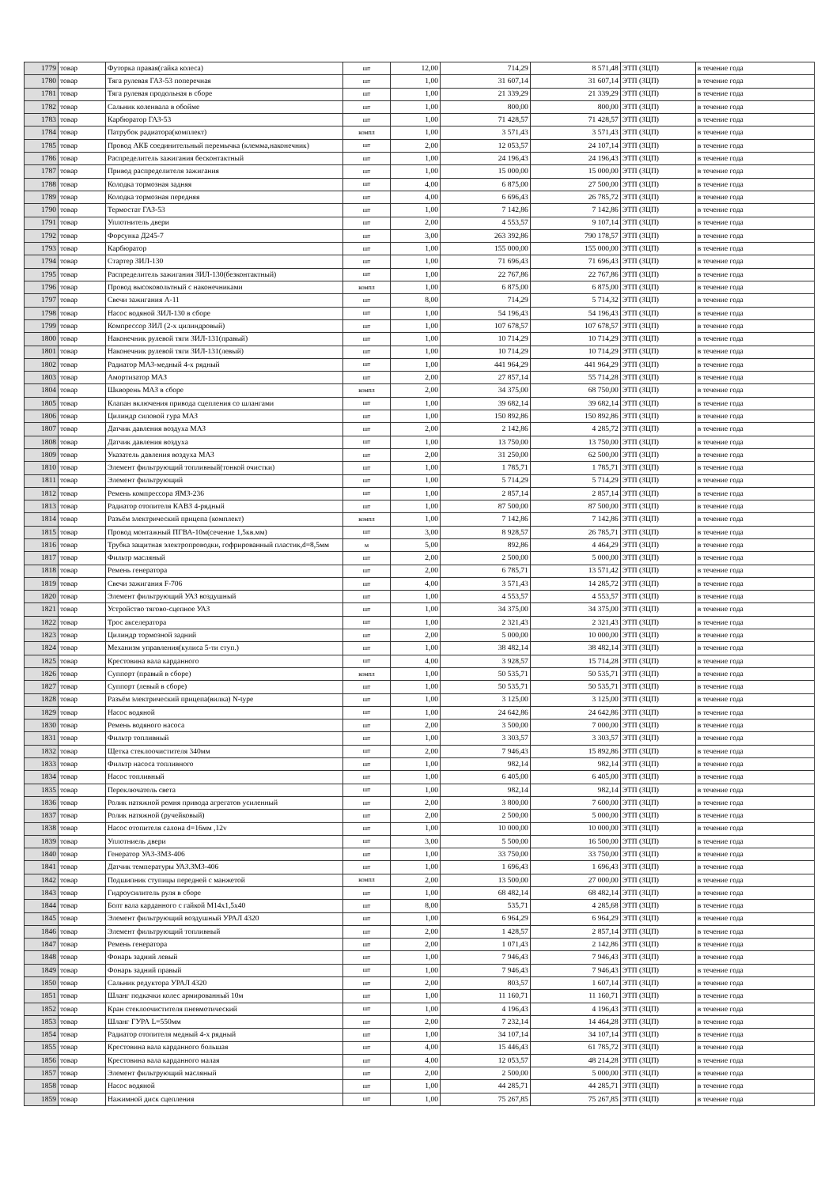| 1779 | товар | Футорка правая(гайка колеса) | шт | 12,00 | 714,29 | 8 571,48 | ЭТП (ЗЦП) | в течение года |
| 1780 | товар | Тяга рулевая ГАЗ-53 поперечная | шт | 1,00 | 31 607,14 | 31 607,14 | ЭТП (ЗЦП) | в течение года |
| 1781 | товар | Тяга рулевая продольная в сборе | шт | 1,00 | 21 339,29 | 21 339,29 | ЭТП (ЗЦП) | в течение года |
| 1782 | товар | Сальник коленвала в обойме | шт | 1,00 | 800,00 | 800,00 | ЭТП (ЗЦП) | в течение года |
| 1783 | товар | Карбюратор ГАЗ-53 | шт | 1,00 | 71 428,57 | 71 428,57 | ЭТП (ЗЦП) | в течение года |
| 1784 | товар | Патрубок радиатора(комплект) | компл | 1,00 | 3 571,43 | 3 571,43 | ЭТП (ЗЦП) | в течение года |
| 1785 | товар | Провод АКБ соединительный перемычка (клемма,наконечник) | шт | 2,00 | 12 053,57 | 24 107,14 | ЭТП (ЗЦП) | в течение года |
| 1786 | товар | Распределитель зажигания бесконтактный | шт | 1,00 | 24 196,43 | 24 196,43 | ЭТП (ЗЦП) | в течение года |
| 1787 | товар | Привод распределителя зажигания | шт | 1,00 | 15 000,00 | 15 000,00 | ЭТП (ЗЦП) | в течение года |
| 1788 | товар | Колодка тормозная задняя | шт | 4,00 | 6 875,00 | 27 500,00 | ЭТП (ЗЦП) | в течение года |
| 1789 | товар | Колодка тормозная передняя | шт | 4,00 | 6 696,43 | 26 785,72 | ЭТП (ЗЦП) | в течение года |
| 1790 | товар | Термостат ГАЗ-53 | шт | 1,00 | 7 142,86 | 7 142,86 | ЭТП (ЗЦП) | в течение года |
| 1791 | товар | Уплотнитель двери | шт | 2,00 | 4 553,57 | 9 107,14 | ЭТП (ЗЦП) | в течение года |
| 1792 | товар | Форсунка Д245-7 | шт | 3,00 | 263 392,86 | 790 178,57 | ЭТП (ЗЦП) | в течение года |
| 1793 | товар | Карбюратор | шт | 1,00 | 155 000,00 | 155 000,00 | ЭТП (ЗЦП) | в течение года |
| 1794 | товар | Стартер ЗИЛ-130 | шт | 1,00 | 71 696,43 | 71 696,43 | ЭТП (ЗЦП) | в течение года |
| 1795 | товар | Распределитель зажигания ЗИЛ-130(безконтактный) | шт | 1,00 | 22 767,86 | 22 767,86 | ЭТП (ЗЦП) | в течение года |
| 1796 | товар | Провод высоковольтный с наконечниками | компл | 1,00 | 6 875,00 | 6 875,00 | ЭТП (ЗЦП) | в течение года |
| 1797 | товар | Свечи зажигания А-11 | шт | 8,00 | 714,29 | 5 714,32 | ЭТП (ЗЦП) | в течение года |
| 1798 | товар | Насос водяной ЗИЛ-130 в сборе | шт | 1,00 | 54 196,43 | 54 196,43 | ЭТП (ЗЦП) | в течение года |
| 1799 | товар | Компрессор ЗИЛ (2-х цилиндровый) | шт | 1,00 | 107 678,57 | 107 678,57 | ЭТП (ЗЦП) | в течение года |
| 1800 | товар | Наконечник рулевой тяги ЗИЛ-131(правый) | шт | 1,00 | 10 714,29 | 10 714,29 | ЭТП (ЗЦП) | в течение года |
| 1801 | товар | Наконечник рулевой тяги ЗИЛ-131(левый) | шт | 1,00 | 10 714,29 | 10 714,29 | ЭТП (ЗЦП) | в течение года |
| 1802 | товар | Радиатор МАЗ-медный 4-х рядный | шт | 1,00 | 441 964,29 | 441 964,29 | ЭТП (ЗЦП) | в течение года |
| 1803 | товар | Амортизатор МАЗ | шт | 2,00 | 27 857,14 | 55 714,28 | ЭТП (ЗЦП) | в течение года |
| 1804 | товар | Шкворень МАЗ в сборе | компл | 2,00 | 34 375,00 | 68 750,00 | ЭТП (ЗЦП) | в течение года |
| 1805 | товар | Клапан включения привода сцепления со шлангами | шт | 1,00 | 39 682,14 | 39 682,14 | ЭТП (ЗЦП) | в течение года |
| 1806 | товар | Цилиндр силовой гура МАЗ | шт | 1,00 | 150 892,86 | 150 892,86 | ЭТП (ЗЦП) | в течение года |
| 1807 | товар | Датчик давления воздуха МАЗ | шт | 2,00 | 2 142,86 | 4 285,72 | ЭТП (ЗЦП) | в течение года |
| 1808 | товар | Датчик давления воздуха | шт | 1,00 | 13 750,00 | 13 750,00 | ЭТП (ЗЦП) | в течение года |
| 1809 | товар | Указатель давления воздуха МАЗ | шт | 2,00 | 31 250,00 | 62 500,00 | ЭТП (ЗЦП) | в течение года |
| 1810 | товар | Элемент фильтрующий топливный(тонкой очистки) | шт | 1,00 | 1 785,71 | 1 785,71 | ЭТП (ЗЦП) | в течение года |
| 1811 | товар | Элемент фильтрующий | шт | 1,00 | 5 714,29 | 5 714,29 | ЭТП (ЗЦП) | в течение года |
| 1812 | товар | Ремень компрессора ЯМЗ-236 | шт | 1,00 | 2 857,14 | 2 857,14 | ЭТП (ЗЦП) | в течение года |
| 1813 | товар | Радиатор отопителя КАВЗ 4-рядный | шт | 1,00 | 87 500,00 | 87 500,00 | ЭТП (ЗЦП) | в течение года |
| 1814 | товар | Разъём электрический прицепа (комплект) | компл | 1,00 | 7 142,86 | 7 142,86 | ЭТП (ЗЦП) | в течение года |
| 1815 | товар | Провод монтажный ПГВА-10м(сечение 1,5кв.мм) | шт | 3,00 | 8 928,57 | 26 785,71 | ЭТП (ЗЦП) | в течение года |
| 1816 | товар | Трубка защитная электропроводки, гофрированный пластик,d=8,5мм | м | 5,00 | 892,86 | 4 464,29 | ЭТП (ЗЦП) | в течение года |
| 1817 | товар | Фильтр масляный | шт | 2,00 | 2 500,00 | 5 000,00 | ЭТП (ЗЦП) | в течение года |
| 1818 | товар | Ремень генератора | шт | 2,00 | 6 785,71 | 13 571,42 | ЭТП (ЗЦП) | в течение года |
| 1819 | товар | Свечи зажигания F-706 | шт | 4,00 | 3 571,43 | 14 285,72 | ЭТП (ЗЦП) | в течение года |
| 1820 | товар | Элемент фильтрующий УАЗ воздушный | шт | 1,00 | 4 553,57 | 4 553,57 | ЭТП (ЗЦП) | в течение года |
| 1821 | товар | Устройство тягово-сцепное УАЗ | шт | 1,00 | 34 375,00 | 34 375,00 | ЭТП (ЗЦП) | в течение года |
| 1822 | товар | Трос акселератора | шт | 1,00 | 2 321,43 | 2 321,43 | ЭТП (ЗЦП) | в течение года |
| 1823 | товар | Цилиндр тормозной задний | шт | 2,00 | 5 000,00 | 10 000,00 | ЭТП (ЗЦП) | в течение года |
| 1824 | товар | Механизм управления(кулиса 5-ти ступ.) | шт | 1,00 | 38 482,14 | 38 482,14 | ЭТП (ЗЦП) | в течение года |
| 1825 | товар | Крестовина вала карданного | шт | 4,00 | 3 928,57 | 15 714,28 | ЭТП (ЗЦП) | в течение года |
| 1826 | товар | Суппорт (правый в сборе) | компл | 1,00 | 50 535,71 | 50 535,71 | ЭТП (ЗЦП) | в течение года |
| 1827 | товар | Суппорт (левый в сборе) | шт | 1,00 | 50 535,71 | 50 535,71 | ЭТП (ЗЦП) | в течение года |
| 1828 | товар | Разъём электрический прицепа(вилка) N-type | шт | 1,00 | 3 125,00 | 3 125,00 | ЭТП (ЗЦП) | в течение года |
| 1829 | товар | Насос водяной | шт | 1,00 | 24 642,86 | 24 642,86 | ЭТП (ЗЦП) | в течение года |
| 1830 | товар | Ремень водяного насоса | шт | 2,00 | 3 500,00 | 7 000,00 | ЭТП (ЗЦП) | в течение года |
| 1831 | товар | Фильтр топливный | шт | 1,00 | 3 303,57 | 3 303,57 | ЭТП (ЗЦП) | в течение года |
| 1832 | товар | Щетка стеклоочистителя 340мм | шт | 2,00 | 7 946,43 | 15 892,86 | ЭТП (ЗЦП) | в течение года |
| 1833 | товар | Фильтр насоса топливного | шт | 1,00 | 982,14 | 982,14 | ЭТП (ЗЦП) | в течение года |
| 1834 | товар | Насос топливный | шт | 1,00 | 6 405,00 | 6 405,00 | ЭТП (ЗЦП) | в течение года |
| 1835 | товар | Переключатель света | шт | 1,00 | 982,14 | 982,14 | ЭТП (ЗЦП) | в течение года |
| 1836 | товар | Ролик натяжной ремня привода агрегатов усиленный | шт | 2,00 | 3 800,00 | 7 600,00 | ЭТП (ЗЦП) | в течение года |
| 1837 | товар | Ролик натяжной (ручейковый) | шт | 2,00 | 2 500,00 | 5 000,00 | ЭТП (ЗЦП) | в течение года |
| 1838 | товар | Насос отопителя салона d=16мм ,12v | шт | 1,00 | 10 000,00 | 10 000,00 | ЭТП (ЗЦП) | в течение года |
| 1839 | товар | Уплотниель двери | шт | 3,00 | 5 500,00 | 16 500,00 | ЭТП (ЗЦП) | в течение года |
| 1840 | товар | Генератор УАЗ-ЗМЗ-406 | шт | 1,00 | 33 750,00 | 33 750,00 | ЭТП (ЗЦП) | в течение года |
| 1841 | товар | Датчик температуры УАЗ.ЗМЗ-406 | шт | 1,00 | 1 696,43 | 1 696,43 | ЭТП (ЗЦП) | в течение года |
| 1842 | товар | Подшипник ступицы передней с манжетой | компл | 2,00 | 13 500,00 | 27 000,00 | ЭТП (ЗЦП) | в течение года |
| 1843 | товар | Гидроусилитель руля в сборе | шт | 1,00 | 68 482,14 | 68 482,14 | ЭТП (ЗЦП) | в течение года |
| 1844 | товар | Болт вала карданного с гайкой М14х1,5х40 | шт | 8,00 | 535,71 | 4 285,68 | ЭТП (ЗЦП) | в течение года |
| 1845 | товар | Элемент фильтрующий воздушный УРАЛ 4320 | шт | 1,00 | 6 964,29 | 6 964,29 | ЭТП (ЗЦП) | в течение года |
| 1846 | товар | Элемент фильтрующий топливный | шт | 2,00 | 1 428,57 | 2 857,14 | ЭТП (ЗЦП) | в течение года |
| 1847 | товар | Ремень генератора | шт | 2,00 | 1 071,43 | 2 142,86 | ЭТП (ЗЦП) | в течение года |
| 1848 | товар | Фонарь задний левый | шт | 1,00 | 7 946,43 | 7 946,43 | ЭТП (ЗЦП) | в течение года |
| 1849 | товар | Фонарь задний правый | шт | 1,00 | 7 946,43 | 7 946,43 | ЭТП (ЗЦП) | в течение года |
| 1850 | товар | Сальник редуктора УРАЛ 4320 | шт | 2,00 | 803,57 | 1 607,14 | ЭТП (ЗЦП) | в течение года |
| 1851 | товар | Шланг подкачки колес армированный 10м | шт | 1,00 | 11 160,71 | 11 160,71 | ЭТП (ЗЦП) | в течение года |
| 1852 | товар | Кран стеклоочистителя пневмотический | шт | 1,00 | 4 196,43 | 4 196,43 | ЭТП (ЗЦП) | в течение года |
| 1853 | товар | Шланг ГУРА L=550мм | шт | 2,00 | 7 232,14 | 14 464,28 | ЭТП (ЗЦП) | в течение года |
| 1854 | товар | Радиатор отопителя медный 4-х рядный | шт | 1,00 | 34 107,14 | 34 107,14 | ЭТП (ЗЦП) | в течение года |
| 1855 | товар | Крестовина вала карданного большая | шт | 4,00 | 15 446,43 | 61 785,72 | ЭТП (ЗЦП) | в течение года |
| 1856 | товар | Крестовина вала карданного малая | шт | 4,00 | 12 053,57 | 48 214,28 | ЭТП (ЗЦП) | в течение года |
| 1857 | товар | Элемент фильтрующий масляный | шт | 2,00 | 2 500,00 | 5 000,00 | ЭТП (ЗЦП) | в течение года |
| 1858 | товар | Насос водяной | шт | 1,00 | 44 285,71 | 44 285,71 | ЭТП (ЗЦП) | в течение года |
| 1859 | товар | Нажимной диск сцепления | шт | 1,00 | 75 267,85 | 75 267,85 | ЭТП (ЗЦП) | в течение года |